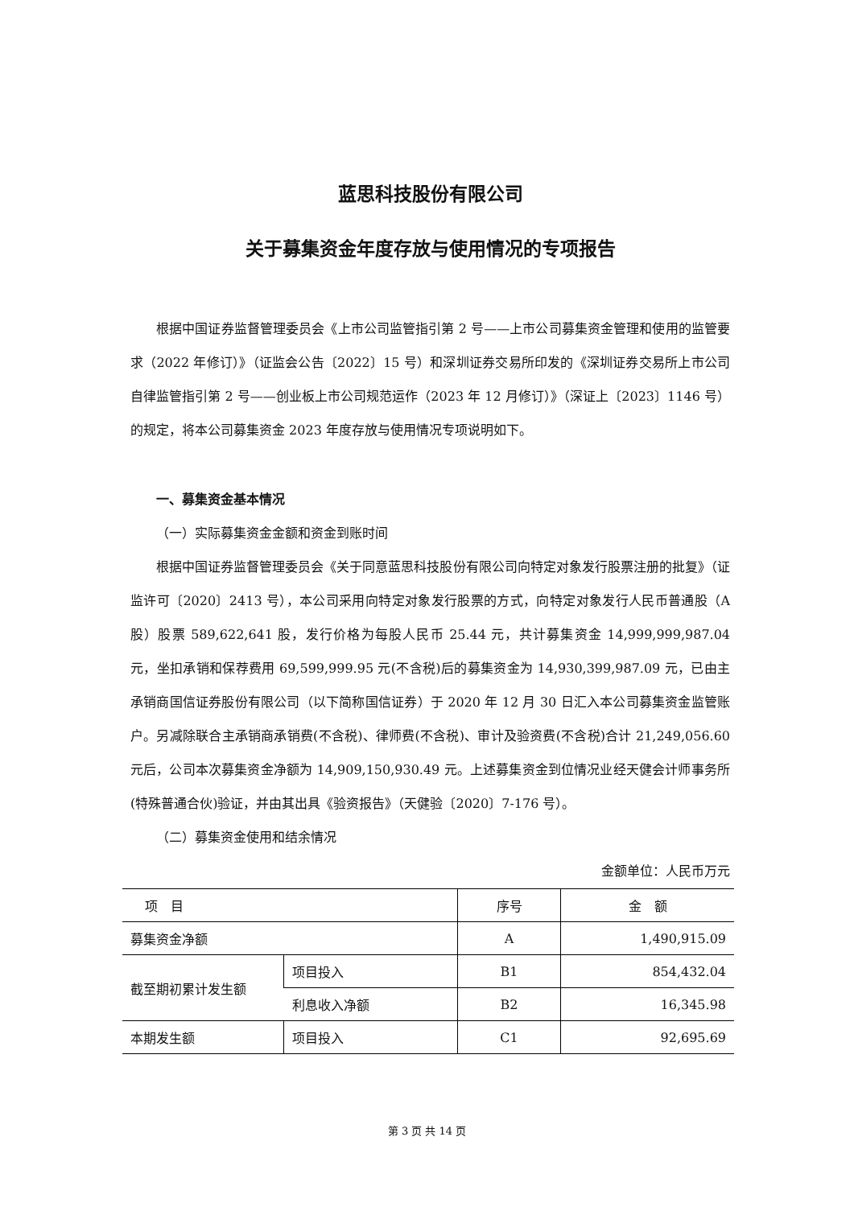蓝思科技股份有限公司
关于募集资金年度存放与使用情况的专项报告
根据中国证券监督管理委员会《上市公司监管指引第 2 号——上市公司募集资金管理和使用的监管要求（2022 年修订）》（证监会公告〔2022〕15 号）和深圳证券交易所印发的《深圳证券交易所上市公司自律监管指引第 2 号——创业板上市公司规范运作（2023 年 12 月修订）》（深证上〔2023〕1146 号）的规定，将本公司募集资金 2023 年度存放与使用情况专项说明如下。
一、募集资金基本情况
（一）实际募集资金金额和资金到账时间
根据中国证券监督管理委员会《关于同意蓝思科技股份有限公司向特定对象发行股票注册的批复》（证监许可〔2020〕2413 号），本公司采用向特定对象发行股票的方式，向特定对象发行人民币普通股（A 股）股票 589,622,641 股，发行价格为每股人民币 25.44 元，共计募集资金 14,999,999,987.04 元，坐扣承销和保荐费用 69,599,999.95 元(不含税)后的募集资金为 14,930,399,987.09 元，已由主承销商国信证券股份有限公司（以下简称国信证券）于 2020 年 12 月 30 日汇入本公司募集资金监管账户。另减除联合主承销商承销费(不含税)、律师费(不含税)、审计及验资费(不含税)合计 21,249,056.60 元后，公司本次募集资金净额为 14,909,150,930.49 元。上述募集资金到位情况业经天健会计师事务所(特殊普通合伙)验证，并由其出具《验资报告》（天健验〔2020〕7-176 号）。
（二）募集资金使用和结余情况
金额单位：人民币万元
| 项 目 | | 序号 | 金 额 |
| --- | --- | --- | --- |
| 募集资金净额 | | A | 1,490,915.09 |
| 截至期初累计发生额 | 项目投入 | B1 | 854,432.04 |
| | 利息收入净额 | B2 | 16,345.98 |
| 本期发生额 | 项目投入 | C1 | 92,695.69 |
第 3 页 共 14 页